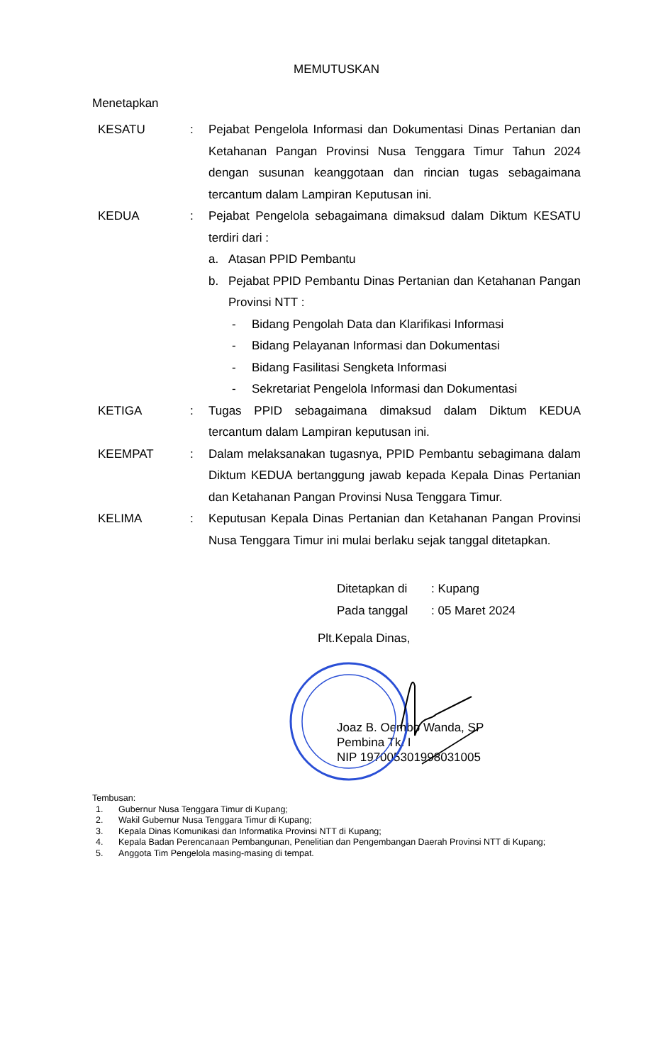MEMUTUSKAN
Menetapkan
KESATU : Pejabat Pengelola Informasi dan Dokumentasi Dinas Pertanian dan Ketahanan Pangan Provinsi Nusa Tenggara Timur Tahun 2024 dengan susunan keanggotaan dan rincian tugas sebagaimana tercantum dalam Lampiran Keputusan ini.
KEDUA : Pejabat Pengelola sebagaimana dimaksud dalam Diktum KESATU terdiri dari :
a. Atasan PPID Pembantu
b. Pejabat PPID Pembantu Dinas Pertanian dan Ketahanan Pangan Provinsi NTT :
- Bidang Pengolah Data dan Klarifikasi Informasi
- Bidang Pelayanan Informasi dan Dokumentasi
- Bidang Fasilitasi Sengketa Informasi
- Sekretariat Pengelola Informasi dan Dokumentasi
KETIGA : Tugas PPID sebagaimana dimaksud dalam Diktum KEDUA tercantum dalam Lampiran keputusan ini.
KEEMPAT : Dalam melaksanakan tugasnya, PPID Pembantu sebagimana dalam Diktum KEDUA bertanggung jawab kepada Kepala Dinas Pertanian dan Ketahanan Pangan Provinsi Nusa Tenggara Timur.
KELIMA : Keputusan Kepala Dinas Pertanian dan Ketahanan Pangan Provinsi Nusa Tenggara Timur ini mulai berlaku sejak tanggal ditetapkan.
Ditetapkan di: Kupang
Pada tanggal: 05 Maret 2024
Plt.Kepala Dinas,
Joaz B. Oembo Wanda, SP
Pembina Tk. I
NIP 197005301998031005
Tembusan:
1. Gubernur Nusa Tenggara Timur di Kupang;
2. Wakil Gubernur Nusa Tenggara Timur di Kupang;
3. Kepala Dinas Komunikasi dan Informatika Provinsi NTT di Kupang;
4. Kepala Badan Perencanaan Pembangunan, Penelitian dan Pengembangan Daerah Provinsi NTT di Kupang;
5. Anggota Tim Pengelola masing-masing di tempat.